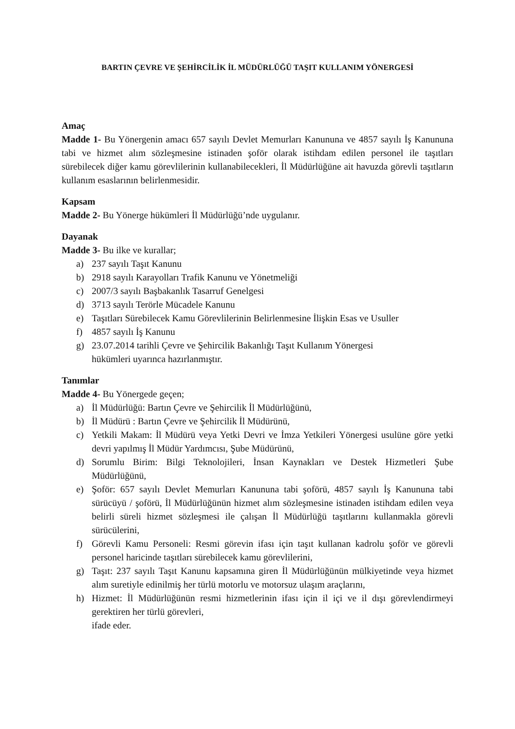BARTIN ÇEVRE VE ŞEHİRCİLİK İL MÜDÜRLÜĞÜ TAŞIT KULLANIM YÖNERGESİ
Amaç
Madde 1- Bu Yönergenin amacı 657 sayılı Devlet Memurları Kanununa ve 4857 sayılı İş Kanununa tabi ve hizmet alım sözleşmesine istinaden şoför olarak istihdam edilen personel ile taşıtları sürebilecek diğer kamu görevlilerinin kullanabilecekleri, İl Müdürlüğüne ait havuzda görevli taşıtların kullanım esaslarının belirlenmesidir.
Kapsam
Madde 2- Bu Yönerge hükümleri İl Müdürlüğü’nde uygulanır.
Dayanak
Madde 3- Bu ilke ve kurallar;
a) 237 sayılı Taşıt Kanunu
b) 2918 sayılı Karayolları Trafik Kanunu ve Yönetmeliği
c) 2007/3 sayılı Başbakanlık Tasarruf Genelgesi
d) 3713 sayılı Terörle Mücadele Kanunu
e) Taşıtları Sürebilecek Kamu Görevlilerinin Belirlenmesine İlişkin Esas ve Usuller
f) 4857 sayılı İş Kanunu
g) 23.07.2014 tarihli Çevre ve Şehircilik Bakanlığı Taşıt Kullanım Yönergesi
hükümleri uyarınca hazırlanmıştır.
Tanımlar
Madde 4- Bu Yönergede geçen;
a) İl Müdürlüğü: Bartın Çevre ve Şehircilik İl Müdürlüğünü,
b) İl Müdürü : Bartın Çevre ve Şehircilik İl Müdürünü,
c) Yetkili Makam: İl Müdürü veya Yetki Devri ve İmza Yetkileri Yönergesi usulüne göre yetki devri yapılmış İl Müdür Yardımcısı, Şube Müdürünü,
d) Sorumlu Birim: Bilgi Teknolojileri, İnsan Kaynakları ve Destek Hizmetleri Şube Müdürlüğünü,
e) Şoför: 657 sayılı Devlet Memurları Kanununa tabi şoförü, 4857 sayılı İş Kanununa tabi sürücüyü / şoförü, İl Müdürlüğünün hizmet alım sözleşmesine istinaden istihdam edilen veya belirli süreli hizmet sözleşmesi ile çalışan İl Müdürlüğü taşıtlarını kullanmakla görevli sürücülerini,
f) Görevli Kamu Personeli: Resmi görevin ifası için taşıt kullanan kadrolu şoför ve görevli personel haricinde taşıtları sürebilecek kamu görevlilerini,
g) Taşıt: 237 sayılı Taşıt Kanunu kapsamına giren İl Müdürlüğünün mülkiyetinde veya hizmet alım suretiyle edinilmiş her türlü motorlu ve motorsuz ulaşım araçlarını,
h) Hizmet: İl Müdürlüğünün resmi hizmetlerinin ifası için il içi ve il dışı görevlendirmeyi gerektiren her türlü görevleri,
ifade eder.